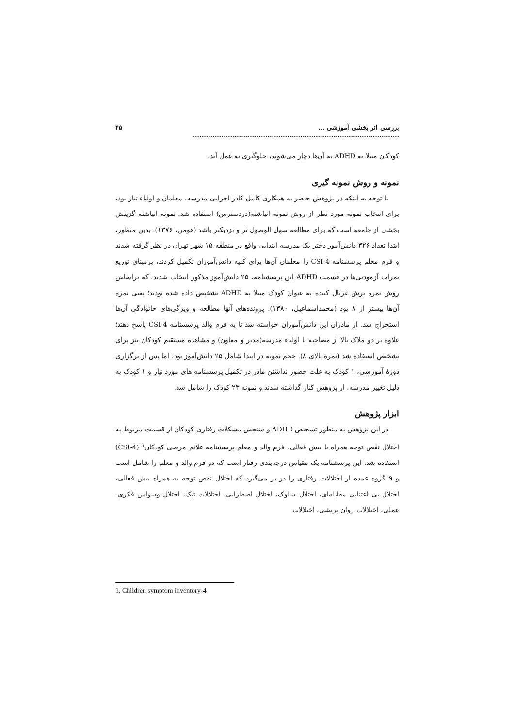بررسی اثر بخشی آموزشی ... .............................................................................................. ۴۵
کودکان مبتلا به ADHD به آن‌ها دچار می‌شوند، جلوگیری به عمل آید.
نمونه و روش نمونه گیری
با توجه به اینکه در پژوهش حاضر به همکاری کامل کادر اجرایی مدرسه، معلمان و اولیاء نیاز بود، برای انتخاب نمونه مورد نظر از روش نمونه انباشته(دردسترس) استفاده شد. نمونه انباشته گزینش بخشی از جامعه است که برای مطالعه سهل الوصول تر و نزدیکتر باشد (هومن، ۱۳۷۶). بدین منظور، ابتدا تعداد ۳۲۶ دانش‌آموز دختر یک مدرسه ابتدایی واقع در منطقه ۱۵ شهر تهران در نظر گرفته شدند و فرم معلم پرسشنامه CSI-4 را معلمان آن‌ها برای کلیه دانش‌آموزان تکمیل کردند، برمبنای توزیع نمرات آزمودنی‌ها در قسمت ADHD این پرسشنامه، ۲۵ دانش‌آموز مذکور انتخاب شدند، که براساس روش نمره برش غربال کننده به عنوان کودک مبتلا به ADHD تشخیص داده شده بودند؛ یعنی نمره آن‌ها بیشتر از ۸ بود (محمداسماعیل، ۱۳۸۰). پرونده‌های آنها مطالعه و ویژگی‌های خانوادگی آن‌ها استخراج شد. از مادران این دانش‌آموزان خواسته شد تا به فرم والد پرسشنامه CSI-4 پاسخ دهند؛ علاوه بر دو ملاک بالا از مصاحبه با اولیاء مدرسه(مدیر و معاون) و مشاهده مستقیم کودکان نیز برای تشخیص استفاده شد (نمره بالای ۸). حجم نمونه در ابتدا شامل ۲۵ دانش‌آموز بود، اما پس از برگزاری دورهٔ آموزشی، ۱ کودک به علت حضور نداشتن مادر در تکمیل پرسشنامه های مورد نیاز و ۱ کودک به دلیل تغییر مدرسه، از پژوهش کنار گذاشته شدند و نمونه ۲۳ کودک را شامل شد.
ابزار پژوهش
در این پژوهش به منظور تشخیص ADHD و سنجش مشکلات رفتاری کودکان از قسمت مربوط به اختلال نقص توجه همراه با بیش فعالی، فرم والد و معلم پرسشنامه علائم مرضی کودکان<sup>۱</sup> (CSI-4) استفاده شد. این پرسشنامه یک مقیاس درجه‌بندی رفتار است که دو فرم والد و معلم را شامل است و ۹ گروه عمده از اختلالات رفتاری را در بر می‌گیرد که اختلال نقص توجه به همراه بیش فعالی، اختلال بی اعتنایی مقابله‌ای، اختلال سلوک، اختلال اضطرابی، اختلالات تیک، اختلال وسواس فکری- عملی، اختلالات روان پریشی، اختلالات
1. Children symptom inventory-4